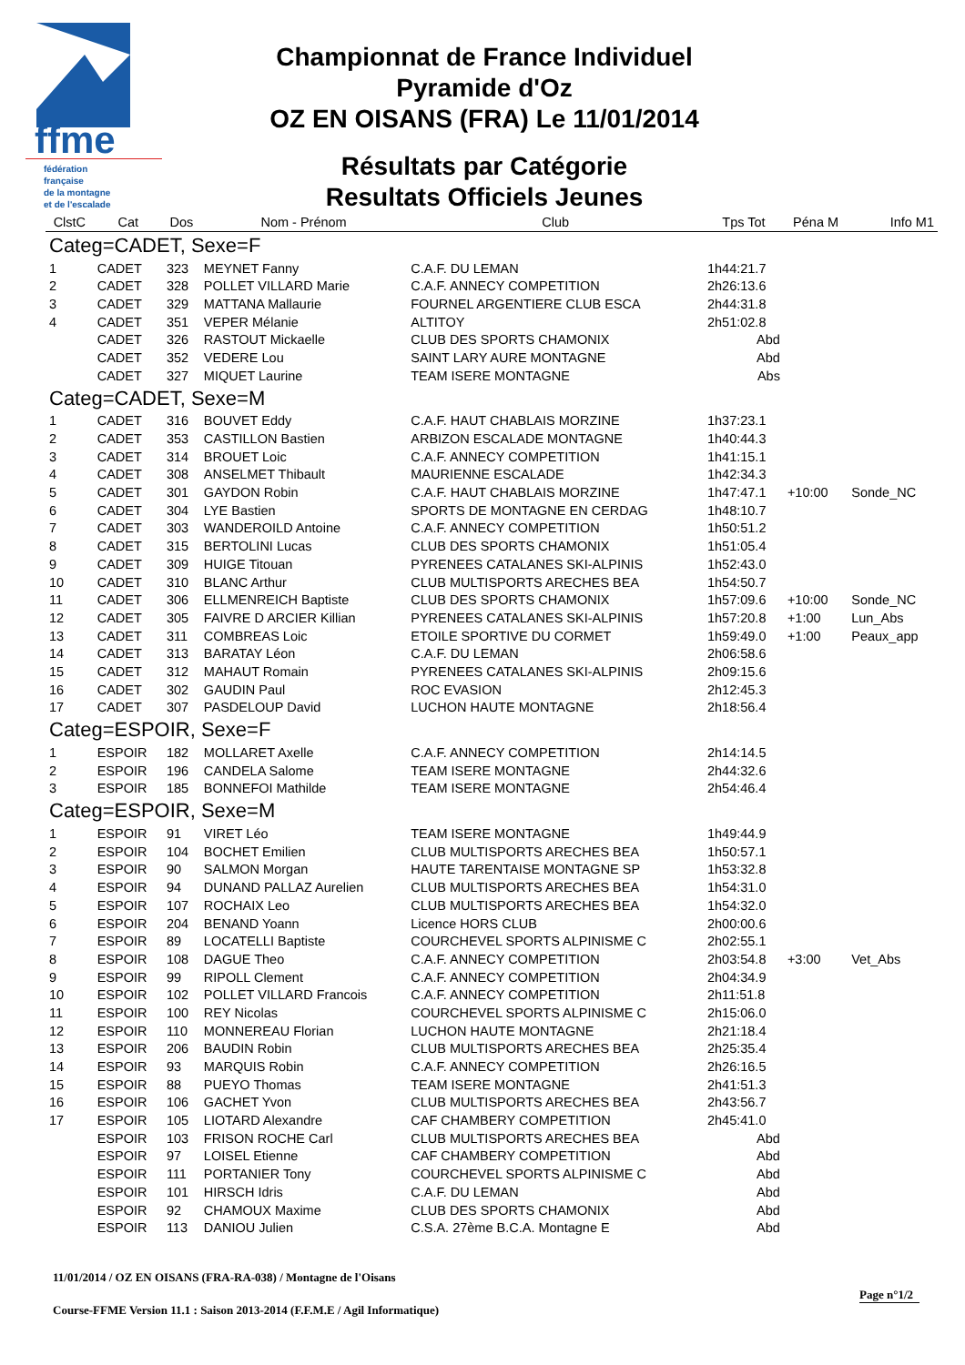ffme
fédération
française
de la montagne
et de l'escalade
Championnat de France Individuel
Pyramide d'Oz
OZ EN OISANS (FRA) Le 11/01/2014
Résultats par Catégorie
Resultats Officiels Jeunes
| ClstC | Cat | Dos | Nom - Prénom | Club | Tps Tot | Péna M | Info M1 |
| --- | --- | --- | --- | --- | --- | --- | --- |
| Categ=CADET, Sexe=F | | | | | | | |
| 1 | CADET | 323 | MEYNET Fanny | C.A.F. DU LEMAN | 1h44:21.7 | | |
| 2 | CADET | 328 | POLLET VILLARD Marie | C.A.F. ANNECY COMPETITION | 2h26:13.6 | | |
| 3 | CADET | 329 | MATTANA Mallaurie | FOURNEL ARGENTIERE CLUB ESCA | 2h44:31.8 | | |
| 4 | CADET | 351 | VEPER Mélanie | ALTITOY | 2h51:02.8 | | |
| | CADET | 326 | RASTOUT Mickaelle | CLUB DES SPORTS CHAMONIX | Abd | | |
| | CADET | 352 | VEDERE Lou | SAINT LARY AURE MONTAGNE | Abd | | |
| | CADET | 327 | MIQUET Laurine | TEAM ISERE MONTAGNE | Abs | | |
| Categ=CADET, Sexe=M | | | | | | | |
| 1 | CADET | 316 | BOUVET Eddy | C.A.F. HAUT CHABLAIS MORZINE | 1h37:23.1 | | |
| 2 | CADET | 353 | CASTILLON Bastien | ARBIZON ESCALADE MONTAGNE | 1h40:44.3 | | |
| 3 | CADET | 314 | BROUET Loic | C.A.F. ANNECY COMPETITION | 1h41:15.1 | | |
| 4 | CADET | 308 | ANSELMET Thibault | MAURIENNE ESCALADE | 1h42:34.3 | | |
| 5 | CADET | 301 | GAYDON Robin | C.A.F. HAUT CHABLAIS MORZINE | 1h47:47.1 | +10:00 | Sonde_NC |
| 6 | CADET | 304 | LYE Bastien | SPORTS DE MONTAGNE EN CERDAG | 1h48:10.7 | | |
| 7 | CADET | 303 | WANDEROILD Antoine | C.A.F. ANNECY COMPETITION | 1h50:51.2 | | |
| 8 | CADET | 315 | BERTOLINI Lucas | CLUB DES SPORTS CHAMONIX | 1h51:05.4 | | |
| 9 | CADET | 309 | HUIGE Titouan | PYRENEES CATALANES SKI-ALPINIS | 1h52:43.0 | | |
| 10 | CADET | 310 | BLANC Arthur | CLUB MULTISPORTS ARECHES BEA | 1h54:50.7 | | |
| 11 | CADET | 306 | ELLMENREICH Baptiste | CLUB DES SPORTS CHAMONIX | 1h57:09.6 | +10:00 | Sonde_NC |
| 12 | CADET | 305 | FAIVRE D ARCIER Killian | PYRENEES CATALANES SKI-ALPINIS | 1h57:20.8 | +1:00 | Lun_Abs |
| 13 | CADET | 311 | COMBREAS Loic | ETOILE SPORTIVE DU CORMET | 1h59:49.0 | +1:00 | Peaux_app |
| 14 | CADET | 313 | BARATAY Léon | C.A.F. DU LEMAN | 2h06:58.6 | | |
| 15 | CADET | 312 | MAHAUT Romain | PYRENEES CATALANES SKI-ALPINIS | 2h09:15.6 | | |
| 16 | CADET | 302 | GAUDIN Paul | ROC EVASION | 2h12:45.3 | | |
| 17 | CADET | 307 | PASDELOUP David | LUCHON HAUTE MONTAGNE | 2h18:56.4 | | |
| Categ=ESPOIR, Sexe=F | | | | | | | |
| 1 | ESPOIR | 182 | MOLLARET Axelle | C.A.F. ANNECY COMPETITION | 2h14:14.5 | | |
| 2 | ESPOIR | 196 | CANDELA Salome | TEAM ISERE MONTAGNE | 2h44:32.6 | | |
| 3 | ESPOIR | 185 | BONNEFOI Mathilde | TEAM ISERE MONTAGNE | 2h54:46.4 | | |
| Categ=ESPOIR, Sexe=M | | | | | | | |
| 1 | ESPOIR | 91 | VIRET Léo | TEAM ISERE MONTAGNE | 1h49:44.9 | | |
| 2 | ESPOIR | 104 | BOCHET Emilien | CLUB MULTISPORTS ARECHES BEA | 1h50:57.1 | | |
| 3 | ESPOIR | 90 | SALMON Morgan | HAUTE TARENTAISE MONTAGNE SP | 1h53:32.8 | | |
| 4 | ESPOIR | 94 | DUNAND PALLAZ Aurelien | CLUB MULTISPORTS ARECHES BEA | 1h54:31.0 | | |
| 5 | ESPOIR | 107 | ROCHAIX Leo | CLUB MULTISPORTS ARECHES BEA | 1h54:32.0 | | |
| 6 | ESPOIR | 204 | BENAND Yoann | Licence HORS CLUB | 2h00:00.6 | | |
| 7 | ESPOIR | 89 | LOCATELLI Baptiste | COURCHEVEL SPORTS ALPINISME C | 2h02:55.1 | | |
| 8 | ESPOIR | 108 | DAGUE Theo | C.A.F. ANNECY COMPETITION | 2h03:54.8 | +3:00 | Vet_Abs |
| 9 | ESPOIR | 99 | RIPOLL Clement | C.A.F. ANNECY COMPETITION | 2h04:34.9 | | |
| 10 | ESPOIR | 102 | POLLET VILLARD Francois | C.A.F. ANNECY COMPETITION | 2h11:51.8 | | |
| 11 | ESPOIR | 100 | REY Nicolas | COURCHEVEL SPORTS ALPINISME C | 2h15:06.0 | | |
| 12 | ESPOIR | 110 | MONNEREAU Florian | LUCHON HAUTE MONTAGNE | 2h21:18.4 | | |
| 13 | ESPOIR | 206 | BAUDIN Robin | CLUB MULTISPORTS ARECHES BEA | 2h25:35.4 | | |
| 14 | ESPOIR | 93 | MARQUIS Robin | C.A.F. ANNECY COMPETITION | 2h26:16.5 | | |
| 15 | ESPOIR | 88 | PUEYO Thomas | TEAM ISERE MONTAGNE | 2h41:51.3 | | |
| 16 | ESPOIR | 106 | GACHET Yvon | CLUB MULTISPORTS ARECHES BEA | 2h43:56.7 | | |
| 17 | ESPOIR | 105 | LIOTARD Alexandre | CAF CHAMBERY COMPETITION | 2h45:41.0 | | |
| | ESPOIR | 103 | FRISON ROCHE Carl | CLUB MULTISPORTS ARECHES BEA | Abd | | |
| | ESPOIR | 97 | LOISEL Etienne | CAF CHAMBERY COMPETITION | Abd | | |
| | ESPOIR | 111 | PORTANIER Tony | COURCHEVEL SPORTS ALPINISME C | Abd | | |
| | ESPOIR | 101 | HIRSCH Idris | C.A.F. DU LEMAN | Abd | | |
| | ESPOIR | 92 | CHAMOUX Maxime | CLUB DES SPORTS CHAMONIX | Abd | | |
| | ESPOIR | 113 | DANIOU Julien | C.S.A. 27ème B.C.A. Montagne E | Abd | | |
11/01/2014 / OZ EN OISANS (FRA-RA-038) / Montagne de l'Oisans
Page n°1/2
Course-FFME Version 11.1 : Saison 2013-2014 (F.F.M.E / Agil Informatique)